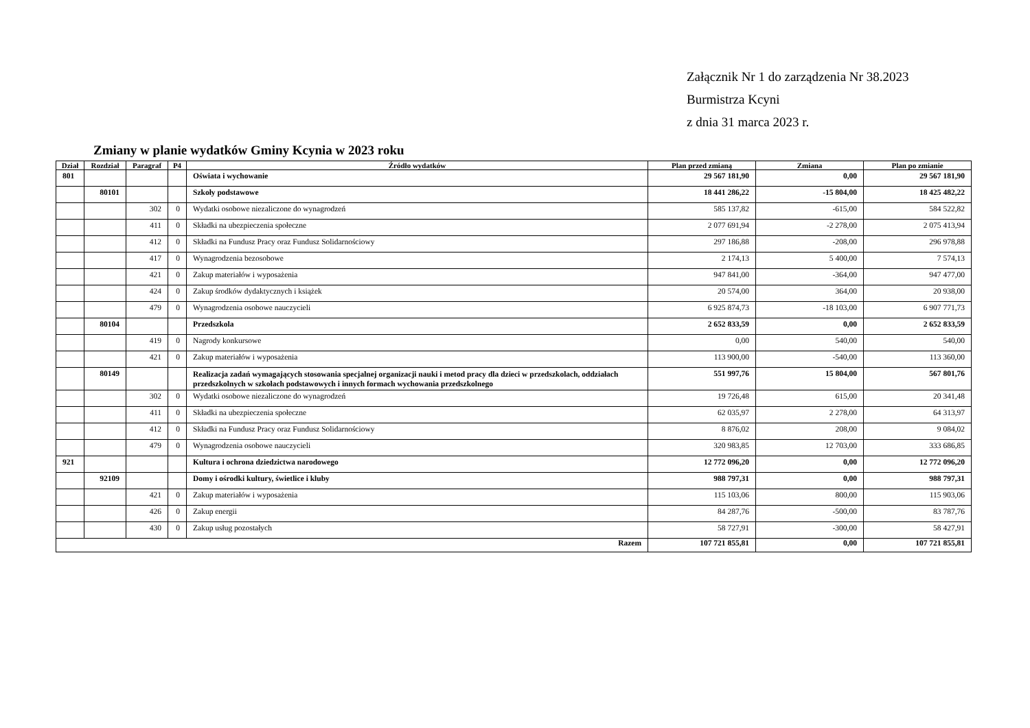Załącznik Nr 1 do zarządzenia Nr 38.2023
Burmistrza Kcyni
z dnia 31 marca 2023 r.
Zmiany w planie wydatków Gminy Kcynia w 2023 roku
| Dział | Rozdział | Paragraf | P4 | Źródło wydatków | Plan przed zmianą | Zmiana | Plan po zmianie |
| --- | --- | --- | --- | --- | --- | --- | --- |
| 801 | | | | Oświata i wychowanie | 29 567 181,90 | 0,00 | 29 567 181,90 |
| | 80101 | | | Szkoły podstawowe | 18 441 286,22 | -15 804,00 | 18 425 482,22 |
| | | 302 | 0 | Wydatki osobowe niezaliczone do wynagrodzeń | 585 137,82 | -615,00 | 584 522,82 |
| | | 411 | 0 | Składki na ubezpieczenia społeczne | 2 077 691,94 | -2 278,00 | 2 075 413,94 |
| | | 412 | 0 | Składki na Fundusz Pracy oraz Fundusz Solidarnościowy | 297 186,88 | -208,00 | 296 978,88 |
| | | 417 | 0 | Wynagrodzenia bezosobowe | 2 174,13 | 5 400,00 | 7 574,13 |
| | | 421 | 0 | Zakup materiałów i wyposażenia | 947 841,00 | -364,00 | 947 477,00 |
| | | 424 | 0 | Zakup środków dydaktycznych i książek | 20 574,00 | 364,00 | 20 938,00 |
| | | 479 | 0 | Wynagrodzenia osobowe nauczycieli | 6 925 874,73 | -18 103,00 | 6 907 771,73 |
| | 80104 | | | Przedszkola | 2 652 833,59 | 0,00 | 2 652 833,59 |
| | | 419 | 0 | Nagrody konkursowe | 0,00 | 540,00 | 540,00 |
| | | 421 | 0 | Zakup materiałów i wyposażenia | 113 900,00 | -540,00 | 113 360,00 |
| | 80149 | | | Realizacja zadań wymagających stosowania specjalnej organizacji nauki i metod pracy dla dzieci w przedszkolach, oddziałach przedszkolnych w szkołach podstawowych i innych formach wychowania przedszkolnego | 551 997,76 | 15 804,00 | 567 801,76 |
| | | 302 | 0 | Wydatki osobowe niezaliczone do wynagrodzeń | 19 726,48 | 615,00 | 20 341,48 |
| | | 411 | 0 | Składki na ubezpieczenia społeczne | 62 035,97 | 2 278,00 | 64 313,97 |
| | | 412 | 0 | Składki na Fundusz Pracy oraz Fundusz Solidarnościowy | 8 876,02 | 208,00 | 9 084,02 |
| | | 479 | 0 | Wynagrodzenia osobowe nauczycieli | 320 983,85 | 12 703,00 | 333 686,85 |
| 921 | | | | Kultura i ochrona dziedzictwa narodowego | 12 772 096,20 | 0,00 | 12 772 096,20 |
| | 92109 | | | Domy i ośrodki kultury, świetlice i kluby | 988 797,31 | 0,00 | 988 797,31 |
| | | 421 | 0 | Zakup materiałów i wyposażenia | 115 103,06 | 800,00 | 115 903,06 |
| | | 426 | 0 | Zakup energii | 84 287,76 | -500,00 | 83 787,76 |
| | | 430 | 0 | Zakup usług pozostałych | 58 727,91 | -300,00 | 58 427,91 |
| Razem | | | | | 107 721 855,81 | 0,00 | 107 721 855,81 |